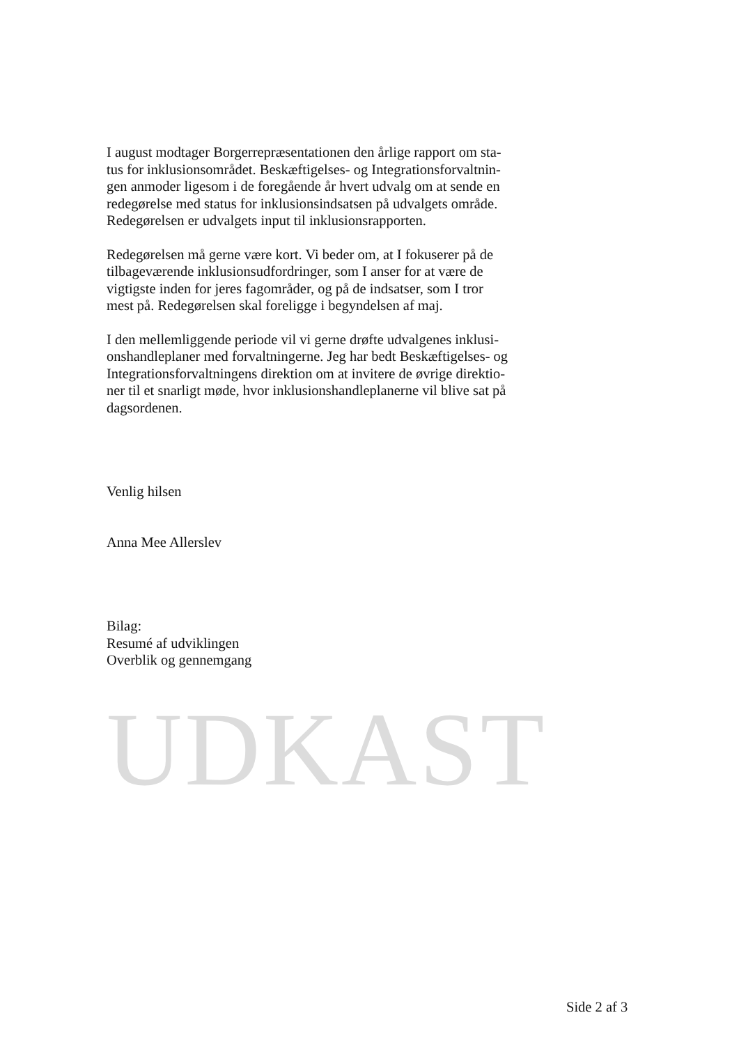I august modtager Borgerrepræsentationen den årlige rapport om sta-
tus for inklusionsområdet. Beskæftigelses- og Integrationsforvaltnin-
gen anmoder ligesom i de foregående år hvert udvalg om at sende en
redegørelse med status for inklusionsindsatsen på udvalgets område.
Redegørelsen er udvalgets input til inklusionsrapporten.
Redegørelsen må gerne være kort. Vi beder om, at I fokuserer på de
tilbageværende inklusionsudfordringer, som I anser for at være de
vigtigste inden for jeres fagområder, og på de indsatser, som I tror
mest på. Redegørelsen skal foreligge i begyndelsen af maj.
I den mellemliggende periode vil vi gerne drøfte udvalgenes inklusi-
onshandleplaner med forvaltningerne. Jeg har bedt Beskæftigelses- og
Integrationsforvaltningens direktion om at invitere de øvrige direktio-
ner til et snarligt møde, hvor inklusionshandleplanerne vil blive sat på
dagsordenen.
Venlig hilsen
Anna Mee Allerslev
Bilag:
Resumé af udviklingen
Overblik og gennemgang
UDKAST
Side 2 af 3